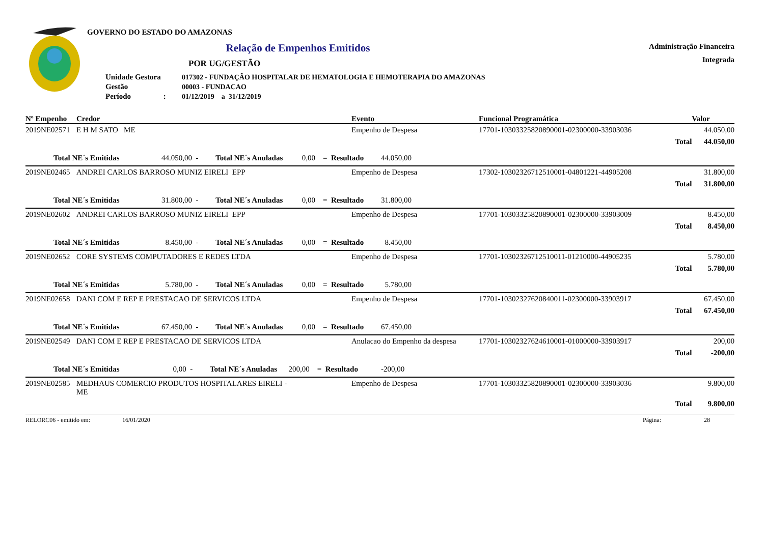GOVERNO DO ESTADO DO AMAZONAS
Relação de Empenhos Emitidos
Administração Financeira
Integrada
POR UG/GESTÃO
| Unidade Gestora | 017302 - FUNDAÇÃO HOSPITALAR DE HEMATOLOGIA E HEMOTERAPIA DO AMAZONAS |
| Gestão | 00003 - FUNDACAO |
| Período : | 01/12/2019 a 31/12/2019 |
| Nº Empenho | Credor | Evento | Funcional Programática | Valor |
| --- | --- | --- | --- | --- |
| 2019NE02571 | E H M SATO ME | Empenho de Despesa | 17701-10303325820890001-02300000-33903036 | 44.050,00 |
| | | | Total | 44.050,00 |
| Total NE´s Emitidas 44.050,00 - Total NE´s Anuladas 0,00 = Resultado 44.050,00 | | | | |
| 2019NE02465 | ANDREI CARLOS BARROSO MUNIZ EIRELI EPP | Empenho de Despesa | 17302-10302326712510001-04801221-44905208 | 31.800,00 |
| | | | Total | 31.800,00 |
| Total NE´s Emitidas 31.800,00 - Total NE´s Anuladas 0,00 = Resultado 31.800,00 | | | | |
| 2019NE02602 | ANDREI CARLOS BARROSO MUNIZ EIRELI EPP | Empenho de Despesa | 17701-10303325820890001-02300000-33903009 | 8.450,00 |
| | | | Total | 8.450,00 |
| Total NE´s Emitidas 8.450,00 - Total NE´s Anuladas 0,00 = Resultado 8.450,00 | | | | |
| 2019NE02652 | CORE SYSTEMS COMPUTADORES E REDES LTDA | Empenho de Despesa | 17701-10302326712510011-01210000-44905235 | 5.780,00 |
| | | | Total | 5.780,00 |
| Total NE´s Emitidas 5.780,00 - Total NE´s Anuladas 0,00 = Resultado 5.780,00 | | | | |
| 2019NE02658 | DANI COM E REP E PRESTACAO DE SERVICOS LTDA | Empenho de Despesa | 17701-10302327620840011-02300000-33903917 | 67.450,00 |
| | | | Total | 67.450,00 |
| Total NE´s Emitidas 67.450,00 - Total NE´s Anuladas 0,00 = Resultado 67.450,00 | | | | |
| 2019NE02549 | DANI COM E REP E PRESTACAO DE SERVICOS LTDA | Anulacao do Empenho da despesa | 17701-10302327624610001-01000000-33903917 | 200,00 |
| | | | Total | -200,00 |
| Total NE´s Emitidas 0,00 - Total NE´s Anuladas 200,00 = Resultado -200,00 | | | | |
| 2019NE02585 | MEDHAUS COMERCIO PRODUTOS HOSPITALARES EIRELI - ME | Empenho de Despesa | 17701-10303325820890001-02300000-33903036 | 9.800,00 |
| | | | Total | 9.800,00 |
RELORC06 - emitido em: 16/01/2020 Página: 28